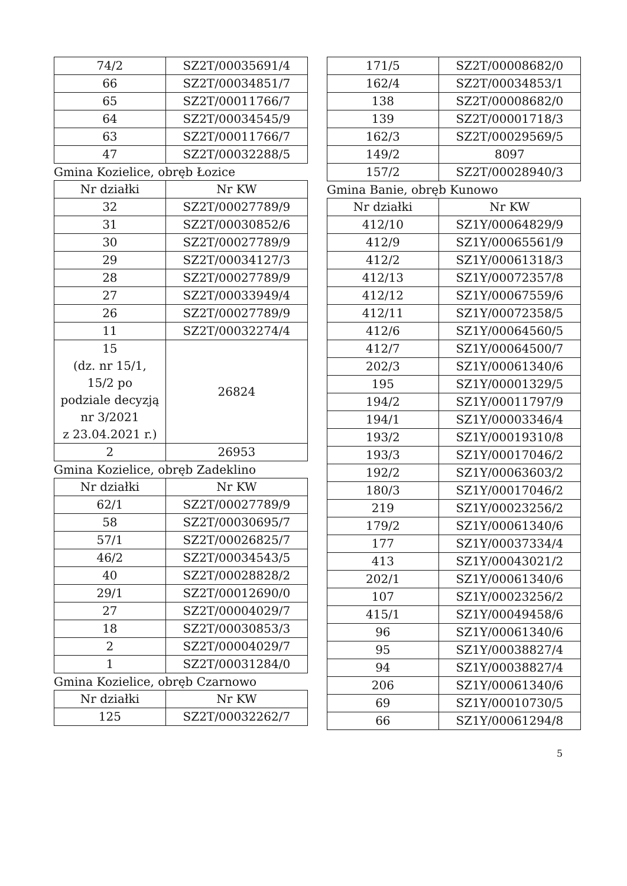| 74/2 | SZ2T/00035691/4 |
| 66 | SZ2T/00034851/7 |
| 65 | SZ2T/00011766/7 |
| 64 | SZ2T/00034545/9 |
| 63 | SZ2T/00011766/7 |
| 47 | SZ2T/00032288/5 |
Gmina Kozielice, obręb Łozice
| Nr działki | Nr KW |
| --- | --- |
| 32 | SZ2T/00027789/9 |
| 31 | SZ2T/00030852/6 |
| 30 | SZ2T/00027789/9 |
| 29 | SZ2T/00034127/3 |
| 28 | SZ2T/00027789/9 |
| 27 | SZ2T/00033949/4 |
| 26 | SZ2T/00027789/9 |
| 11 | SZ2T/00032274/4 |
| 15 (dz. nr 15/1, 15/2 po podziale decyzją nr 3/2021 z 23.04.2021 r.) | 26824 |
| 2 | 26953 |
Gmina Kozielice, obręb Zadeklino
| Nr działki | Nr KW |
| --- | --- |
| 62/1 | SZ2T/00027789/9 |
| 58 | SZ2T/00030695/7 |
| 57/1 | SZ2T/00026825/7 |
| 46/2 | SZ2T/00034543/5 |
| 40 | SZ2T/00028828/2 |
| 29/1 | SZ2T/00012690/0 |
| 27 | SZ2T/00004029/7 |
| 18 | SZ2T/00030853/3 |
| 2 | SZ2T/00004029/7 |
| 1 | SZ2T/00031284/0 |
Gmina Kozielice, obręb Czarnowo
| Nr działki | Nr KW |
| --- | --- |
| 125 | SZ2T/00032262/7 |
| 171/5 | SZ2T/00008682/0 |
| 162/4 | SZ2T/00034853/1 |
| 138 | SZ2T/00008682/0 |
| 139 | SZ2T/00001718/3 |
| 162/3 | SZ2T/00029569/5 |
| 149/2 | 8097 |
| 157/2 | SZ2T/00028940/3 |
Gmina Banie, obręb Kunowo
| Nr działki | Nr KW |
| --- | --- |
| 412/10 | SZ1Y/00064829/9 |
| 412/9 | SZ1Y/00065561/9 |
| 412/2 | SZ1Y/00061318/3 |
| 412/13 | SZ1Y/00072357/8 |
| 412/12 | SZ1Y/00067559/6 |
| 412/11 | SZ1Y/00072358/5 |
| 412/6 | SZ1Y/00064560/5 |
| 412/7 | SZ1Y/00064500/7 |
| 202/3 | SZ1Y/00061340/6 |
| 195 | SZ1Y/00001329/5 |
| 194/2 | SZ1Y/00011797/9 |
| 194/1 | SZ1Y/00003346/4 |
| 193/2 | SZ1Y/00019310/8 |
| 193/3 | SZ1Y/00017046/2 |
| 192/2 | SZ1Y/00063603/2 |
| 180/3 | SZ1Y/00017046/2 |
| 219 | SZ1Y/00023256/2 |
| 179/2 | SZ1Y/00061340/6 |
| 177 | SZ1Y/00037334/4 |
| 413 | SZ1Y/00043021/2 |
| 202/1 | SZ1Y/00061340/6 |
| 107 | SZ1Y/00023256/2 |
| 415/1 | SZ1Y/00049458/6 |
| 96 | SZ1Y/00061340/6 |
| 95 | SZ1Y/00038827/4 |
| 94 | SZ1Y/00038827/4 |
| 206 | SZ1Y/00061340/6 |
| 69 | SZ1Y/00010730/5 |
| 66 | SZ1Y/00061294/8 |
5